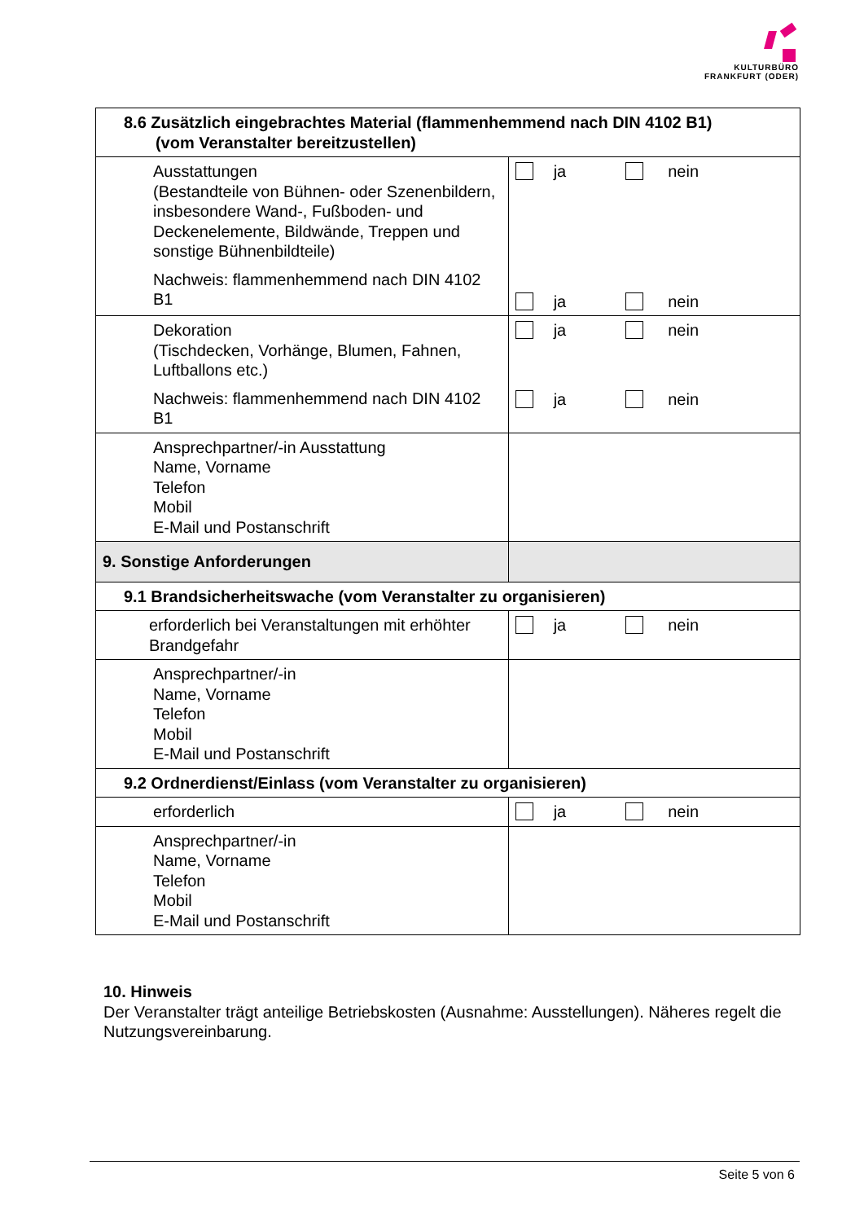KULTURBÜRO
FRANKFURT (ODER)
| 8.6 Zusätzlich eingebrachtes Material (flammenhemmend nach DIN 4102 B1) (vom Veranstalter bereitzustellen) | |
| --- | --- |
| Ausstattungen (Bestandteile von Bühnen- oder Szenenbildern, insbesondere Wand-, Fußboden- und Deckenelemente, Bildwände, Treppen und sonstige Bühnenbildteile) Nachweis: flammenhemmend nach DIN 4102 B1 | ja nein ja nein |
| Dekoration (Tischdecken, Vorhänge, Blumen, Fahnen, Luftballons etc.) Nachweis: flammenhemmend nach DIN 4102 B1 | ja nein ja nein |
| Ansprechpartner/-in Ausstattung Name, Vorname Telefon Mobil E-Mail und Postanschrift | |
| 9. Sonstige Anforderungen | |
| 9.1 Brandsicherheitswache (vom Veranstalter zu organisieren) | |
| erforderlich bei Veranstaltungen mit erhöhter Brandgefahr | ja nein |
| Ansprechpartner/-in Name, Vorname Telefon Mobil E-Mail und Postanschrift | |
| 9.2 Ordnerdienst/Einlass (vom Veranstalter zu organisieren) | |
| erforderlich | ja nein |
| Ansprechpartner/-in Name, Vorname Telefon Mobil E-Mail und Postanschrift | |
10. Hinweis
Der Veranstalter trägt anteilige Betriebskosten (Ausnahme: Ausstellungen). Näheres regelt die Nutzungsvereinbarung.
Seite 5 von 6